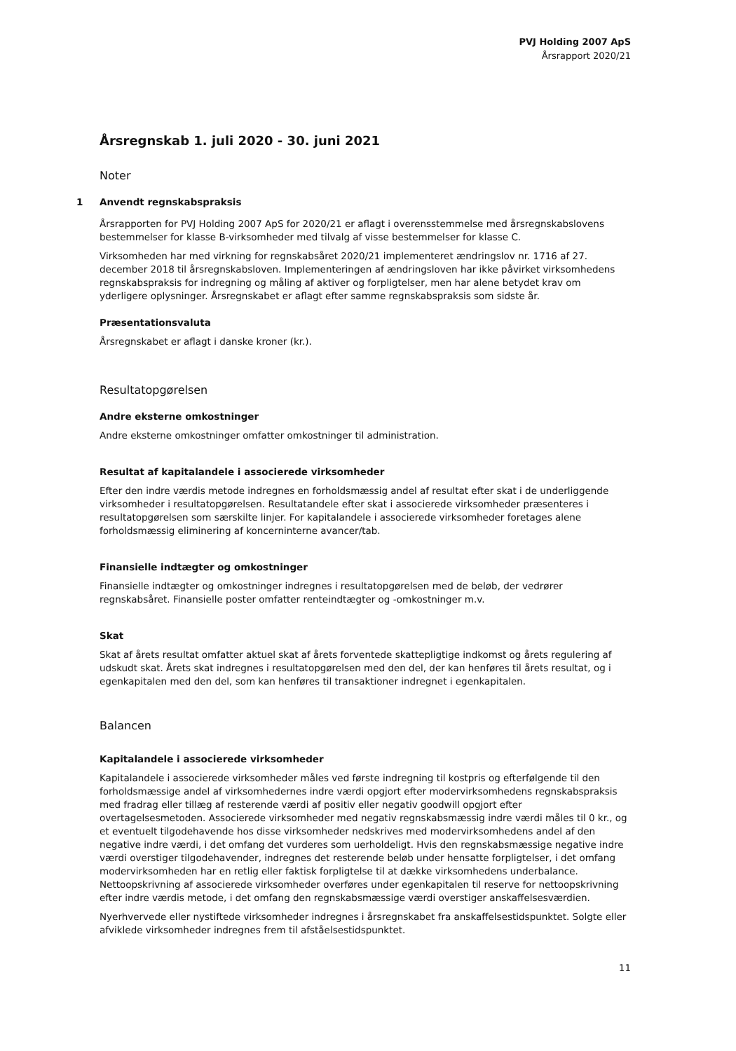PVJ Holding 2007 ApS
Årsrapport 2020/21
Årsregnskab 1. juli 2020 - 30. juni 2021
Noter
1 Anvendt regnskabspraksis
Årsrapporten for PVJ Holding 2007 ApS for 2020/21 er aflagt i overensstemmelse med årsregnskabslovens bestemmelser for klasse B-virksomheder med tilvalg af visse bestemmelser for klasse C.
Virksomheden har med virkning for regnskabsåret 2020/21 implementeret ændringslov nr. 1716 af 27. december 2018 til årsregnskabsloven. Implementeringen af ændringsloven har ikke påvirket virksomhedens regnskabspraksis for indregning og måling af aktiver og forpligtelser, men har alene betydet krav om yderligere oplysninger. Årsregnskabet er aflagt efter samme regnskabspraksis som sidste år.
Præsentationsvaluta
Årsregnskabet er aflagt i danske kroner (kr.).
Resultatopgørelsen
Andre eksterne omkostninger
Andre eksterne omkostninger omfatter omkostninger til administration.
Resultat af kapitalandele i associerede virksomheder
Efter den indre værdis metode indregnes en forholdsmæssig andel af resultat efter skat i de underliggende virksomheder i resultatopgørelsen. Resultatandele efter skat i associerede virksomheder præsenteres i resultatopgørelsen som særskilte linjer. For kapitalandele i associerede virksomheder foretages alene forholdsmæssig eliminering af koncerninterne avancer/tab.
Finansielle indtægter og omkostninger
Finansielle indtægter og omkostninger indregnes i resultatopgørelsen med de beløb, der vedrører regnskabsåret. Finansielle poster omfatter renteindtægter og -omkostninger m.v.
Skat
Skat af årets resultat omfatter aktuel skat af årets forventede skattepligtige indkomst og årets regulering af udskudt skat. Årets skat indregnes i resultatopgørelsen med den del, der kan henføres til årets resultat, og i egenkapitalen med den del, som kan henføres til transaktioner indregnet i egenkapitalen.
Balancen
Kapitalandele i associerede virksomheder
Kapitalandele i associerede virksomheder måles ved første indregning til kostpris og efterfølgende til den forholdsmæssige andel af virksomhedernes indre værdi opgjort efter modervirksomhedens regnskabspraksis med fradrag eller tillæg af resterende værdi af positiv eller negativ goodwill opgjort efter overtagelsesmetoden. Associerede virksomheder med negativ regnskabsmæssig indre værdi måles til 0 kr., og et eventuelt tilgodehavende hos disse virksomheder nedskrives med modervirksomhedens andel af den negative indre værdi, i det omfang det vurderes som uerholdeligt. Hvis den regnskabsmæssige negative indre værdi overstiger tilgodehavender, indregnes det resterende beløb under hensatte forpligtelser, i det omfang modervirksomheden har en retlig eller faktisk forpligtelse til at dække virksomhedens underbalance. Nettoopskrivning af associerede virksomheder overføres under egenkapitalen til reserve for nettoopskrivning efter indre værdis metode, i det omfang den regnskabsmæssige værdi overstiger anskaffelsesværdien.
Nyerhvervede eller nystiftede virksomheder indregnes i årsregnskabet fra anskaffelsestidspunktet. Solgte eller afviklede virksomheder indregnes frem til afståelsestidspunktet.
11